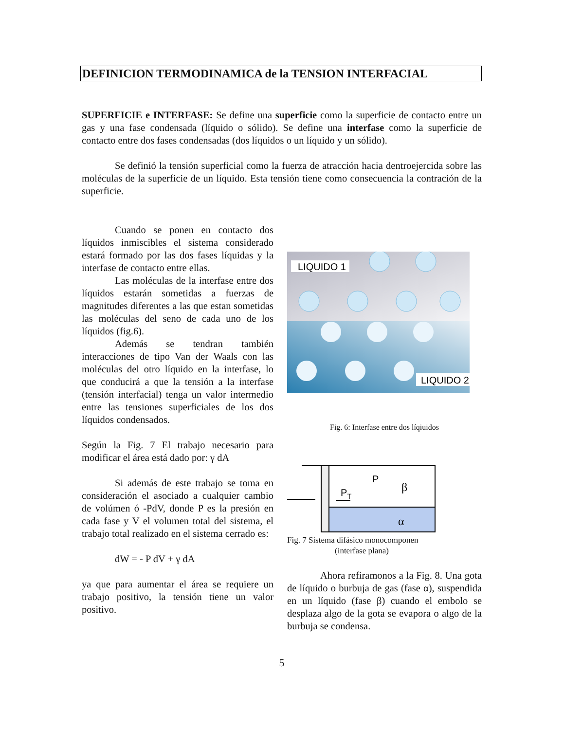DEFINICION TERMODINAMICA de la TENSION INTERFACIAL
SUPERFICIE e INTERFASE: Se define una superficie como la superficie de contacto entre un gas y una fase condensada (líquido o sólido). Se define una interfase como la superficie de contacto entre dos fases condensadas (dos líquidos o un líquido y un sólido).
Se definió la tensión superficial como la fuerza de atracción hacia dentroejercida sobre las moléculas de la superficie de un líquido. Esta tensión tiene como consecuencia la contración de la superficie.
Cuando se ponen en contacto dos líquidos inmiscibles el sistema considerado estará formado por las dos fases líquidas y la interfase de contacto entre ellas.
Las moléculas de la interfase entre dos líquidos estarán sometidas a fuerzas de magnitudes diferentes a las que estan sometidas las moléculas del seno de cada uno de los líquidos (fig.6).
Además se tendran también interacciones de tipo Van der Waals con las moléculas del otro líquido en la interfase, lo que conducirá a que la tensión a la interfase (tensión interfacial) tenga un valor intermedio entre las tensiones superficiales de los dos líquidos condensados.
Según la Fig. 7 El trabajo necesario para modificar el área está dado por: γ dA
Si además de este trabajo se toma en consideración el asociado a cualquier cambio de volúmen ó -PdV, donde P es la presión en cada fase y V el volumen total del sistema, el trabajo total realizado en el sistema cerrado es:
dW = - P dV + γ dA
ya que para aumentar el área se requiere un trabajo positivo, la tensión tiene un valor positivo.
LIQUIDO 1
LIQUIDO 2
Fig. 6: Interfase entre dos líqiuidos
P
PT
β
α
Fig. 7 Sistema difásico monocomponen
(interfase plana)
Ahora refiramonos a la Fig. 8. Una gota de líquido o burbuja de gas (fase α), suspendida en un líquido (fase β) cuando el embolo se desplaza algo de la gota se evapora o algo de la burbuja se condensa.
5